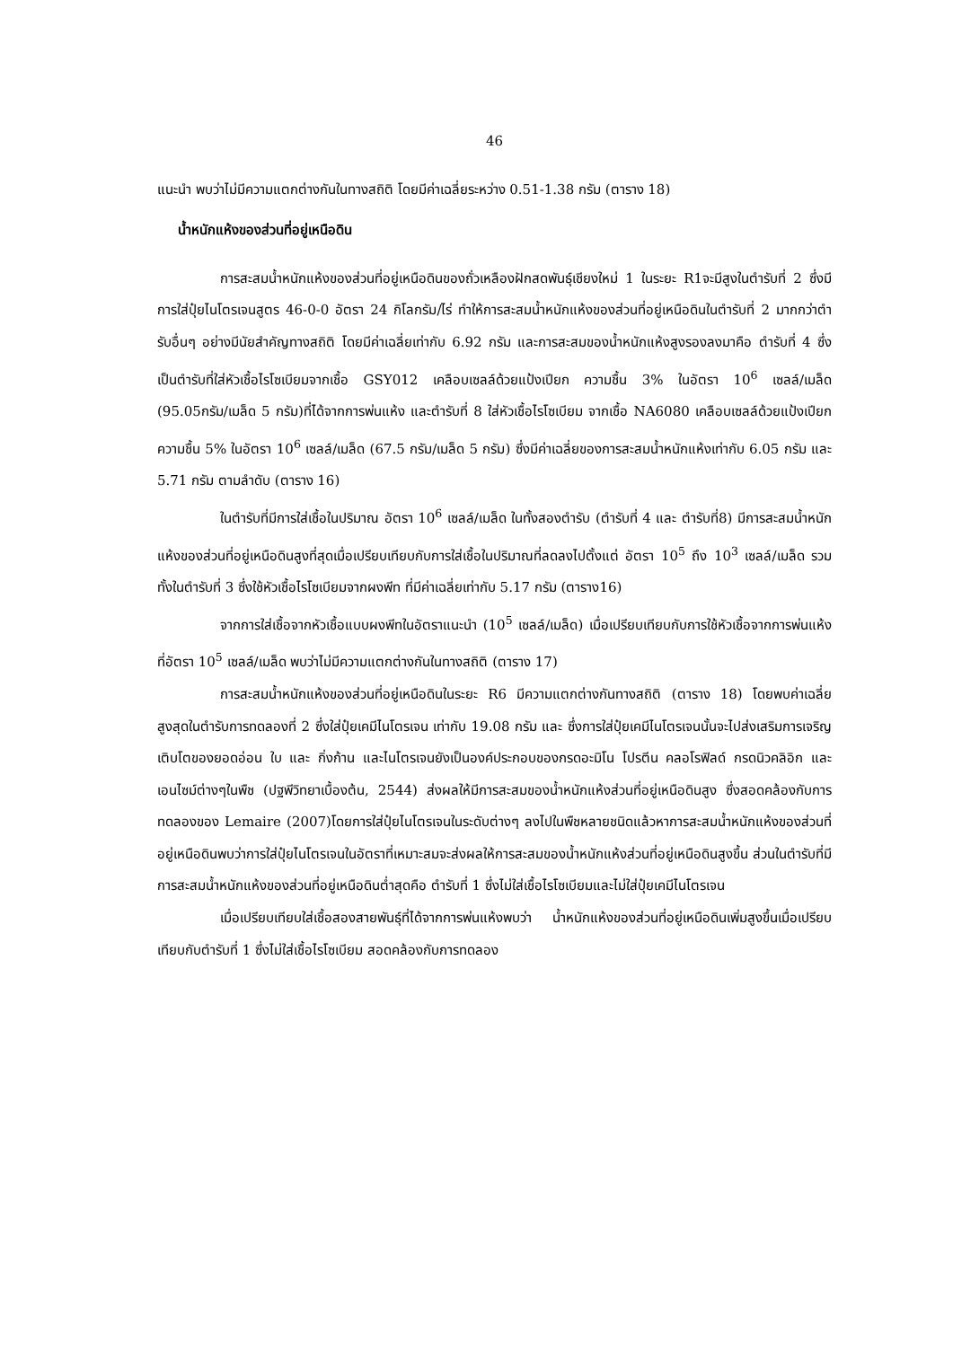46
แนะนำ พบว่าไม่มีความแตกต่างกันในทางสถิติ โดยมีค่าเฉลี่ยระหว่าง 0.51-1.38 กรัม (ตาราง 18)
น้ำหนักแห้งของส่วนที่อยู่เหนือดิน
การสะสมน้ำหนักแห้งของส่วนที่อยู่เหนือดินของถั่วเหลืองฝักสดพันธุ์เชียงใหม่ 1 ในระยะ R1จะมีสูงในตำรับที่ 2 ซึ่งมีการใส่ปุ๋ยไนโตรเจนสูตร 46-0-0 อัตรา 24 กิโลกรัม/ไร่ ทำให้การสะสมน้ำหนักแห้งของส่วนที่อยู่เหนือดินในตำรับที่ 2 มากกว่าตำรับอื่นๆ อย่างมีนัยสำคัญทางสถิติ โดยมีค่าเฉลี่ยเท่ากับ 6.92 กรัม และการสะสมของน้ำหนักแห้งสูงรองลงมาคือ ตำรับที่ 4 ซึ่งเป็นตำรับที่ใส่หัวเชื้อไรโซเบียมจากเชื้อ GSY012 เคลือบเซลล์ด้วยแป้งเปียก ความชื้น 3% ในอัตรา 10<sup>6</sup> เซลล์/เมล็ด (95.05กรัม/เมล็ด 5 กรัม)ที่ได้จากการพ่นแห้ง และตำรับที่ 8 ใส่หัวเชื้อไรโซเบียม จากเชื้อ NA6080 เคลือบเซลล์ด้วยแป้งเปียก ความชื้น 5% ในอัตรา 10<sup>6</sup> เซลล์/เมล็ด (67.5 กรัม/เมล็ด 5 กรัม) ซึ่งมีค่าเฉลี่ยของการสะสมน้ำหนักแห้งเท่ากับ 6.05 กรัม และ 5.71 กรัม ตามลำดับ (ตาราง 16)
ในตำรับที่มีการใส่เชื้อในปริมาณ อัตรา 10<sup>6</sup> เซลล์/เมล็ด ในทั้งสองตำรับ (ตำรับที่ 4 และ ตำรับที่8) มีการสะสมน้ำหนักแห้งของส่วนที่อยู่เหนือดินสูงที่สุดเมื่อเปรียบเทียบกับการใส่เชื้อในปริมาณที่ลดลงไปตั้งแต่ อัตรา 10<sup>5</sup> ถึง 10<sup>3</sup> เซลล์/เมล็ด รวมทั้งในตำรับที่ 3 ซึ่งใช้หัวเชื้อไรโซเบียมจากผงพีท ที่มีค่าเฉลี่ยเท่ากับ 5.17 กรัม (ตาราง16)
จากการใส่เชื้อจากหัวเชื้อแบบผงพีทในอัตราแนะนำ (10<sup>5</sup> เซลล์/เมล็ด) เมื่อเปรียบเทียบกับการใช้หัวเชื้อจากการพ่นแห้งที่อัตรา 10<sup>5</sup> เซลล์/เมล็ด พบว่าไม่มีความแตกต่างกันในทางสถิติ (ตาราง 17)
การสะสมน้ำหนักแห้งของส่วนที่อยู่เหนือดินในระยะ R6 มีความแตกต่างกันทางสถิติ (ตาราง 18) โดยพบค่าเฉลี่ยสูงสุดในตำรับการทดลองที่ 2 ซึ่งใส่ปุ๋ยเคมีไนโตรเจน เท่ากับ 19.08 กรัม และ ซึ่งการใส่ปุ๋ยเคมีไนโตรเจนนั้นจะไปส่งเสริมการเจริญเติบโตของยอดอ่อน ใบ และ กิ่งก้าน และไนโตรเจนยังเป็นองค์ประกอบของกรดอะมิโน โปรตีน คลอโรฟิลด์ กรดนิวคลิอิก และเอนไซม์ต่างๆในพืช (ปฐพีวิทยาเบื้องต้น, 2544) ส่งผลให้มีการสะสมของน้ำหนักแห้งส่วนที่อยู่เหนือดินสูง ซึ่งสอดคล้องกับการทดลองของ Lemaire (2007)โดยการใส่ปุ๋ยไนโตรเจนในระดับต่างๆ ลงไปในพืชหลายชนิดแล้วหาการสะสมน้ำหนักแห้งของส่วนที่อยู่เหนือดินพบว่าการใส่ปุ๋ยไนโตรเจนในอัตราที่เหมาะสมจะส่งผลให้การสะสมของน้ำหนักแห้งส่วนที่อยู่เหนือดินสูงขึ้น ส่วนในตำรับที่มีการสะสมน้ำหนักแห้งของส่วนที่อยู่เหนือดินต่ำสุดคือ ตำรับที่ 1 ซึ่งไม่ใส่เชื้อไรโซเบียมและไม่ใส่ปุ๋ยเคมีไนโตรเจน
เมื่อเปรียบเทียบใส่เชื้อสองสายพันธุ์ที่ได้จากการพ่นแห้งพบว่า น้ำหนักแห้งของส่วนที่อยู่เหนือดินเพิ่มสูงขึ้นเมื่อเปรียบเทียบกับตำรับที่ 1 ซึ่งไม่ใส่เชื้อไรโซเบียม สอดคล้องกับการทดลอง